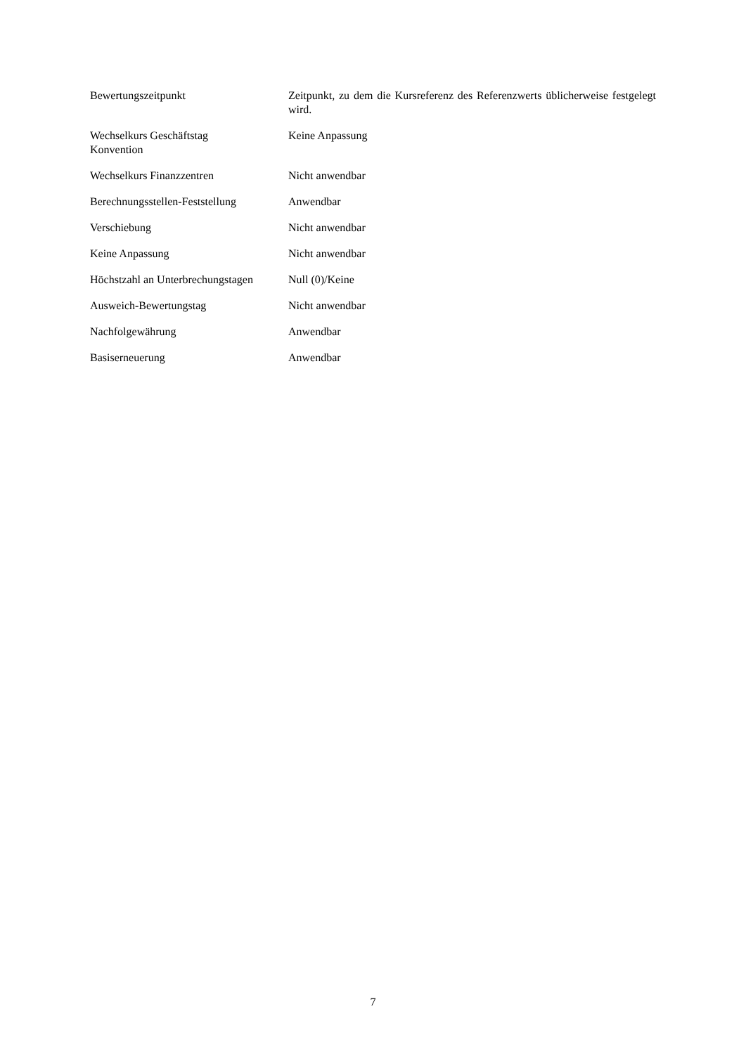| Bewertungszeitpunkt | Zeitpunkt, zu dem die Kursreferenz des Referenzwerts üblicherweise festgelegt wird. |
| Wechselkurs Geschäftstag Konvention | Keine Anpassung |
| Wechselkurs Finanzzentren | Nicht anwendbar |
| Berechnungsstellen-Feststellung | Anwendbar |
| Verschiebung | Nicht anwendbar |
| Keine Anpassung | Nicht anwendbar |
| Höchstzahl an Unterbrechungstagen | Null (0)/Keine |
| Ausweich-Bewertungstag | Nicht anwendbar |
| Nachfolgewährung | Anwendbar |
| Basiserneuerung | Anwendbar |
7